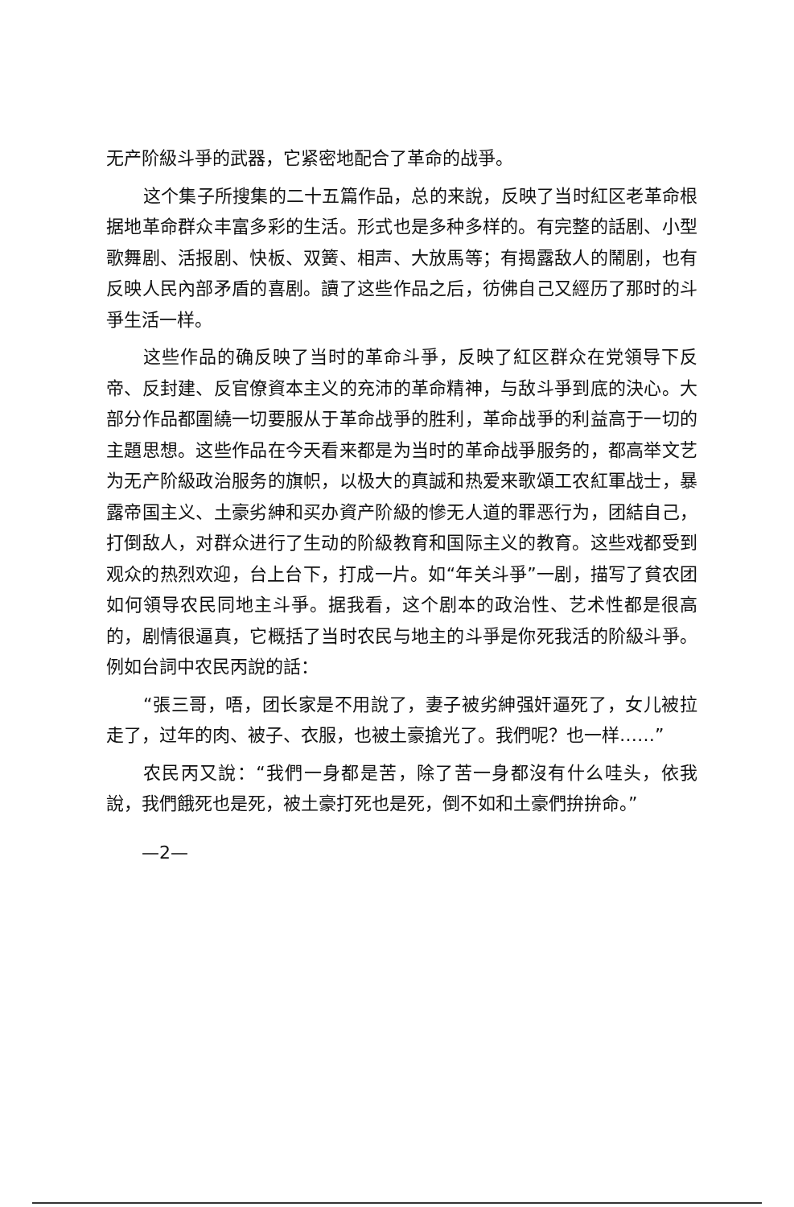无产阶級斗爭的武器，它紧密地配合了革命的战爭。
这个集子所搜集的二十五篇作品，总的来說，反映了当时紅区老革命根据地革命群众丰富多彩的生活。形式也是多种多样的。有完整的話剧、小型歌舞剧、活报剧、快板、双簧、相声、大放馬等；有揭露敌人的鬧剧，也有反映人民內部矛盾的喜剧。讀了这些作品之后，彷佛自己又經历了那时的斗爭生活一样。
这些作品的确反映了当时的革命斗爭，反映了紅区群众在党領导下反帝、反封建、反官僚資本主义的充沛的革命精神，与敌斗爭到底的決心。大部分作品都圍繞一切要服从于革命战爭的胜利，革命战爭的利益高于一切的主題思想。这些作品在今天看来都是为当时的革命战爭服务的，都高举文艺为无产阶級政治服务的旗帜，以极大的真誠和热爱来歌頌工农紅軍战士，暴露帝国主义、土豪劣紳和买办資产阶級的慘无人道的罪恶行为，团結自己，打倒敌人，对群众进行了生动的阶級教育和国际主义的教育。这些戏都受到观众的热烈欢迎，台上台下，打成一片。如“年关斗爭”一剧，描写了貧农团如何領导农民同地主斗爭。据我看，这个剧本的政治性、艺术性都是很高的，剧情很逼真，它概括了当时农民与地主的斗爭是你死我活的阶級斗爭。例如台詞中农民丙說的話：
“張三哥，唔，团长家是不用說了，妻子被劣紳强奸逼死了，女儿被拉走了，过年的肉、被子、衣服，也被土豪搶光了。我們呢？也一样……”
农民丙又說：“我們一身都是苦，除了苦一身都沒有什么哇头，依我說，我們餓死也是死，被土豪打死也是死，倒不如和土豪們拚拚命。”
—2—